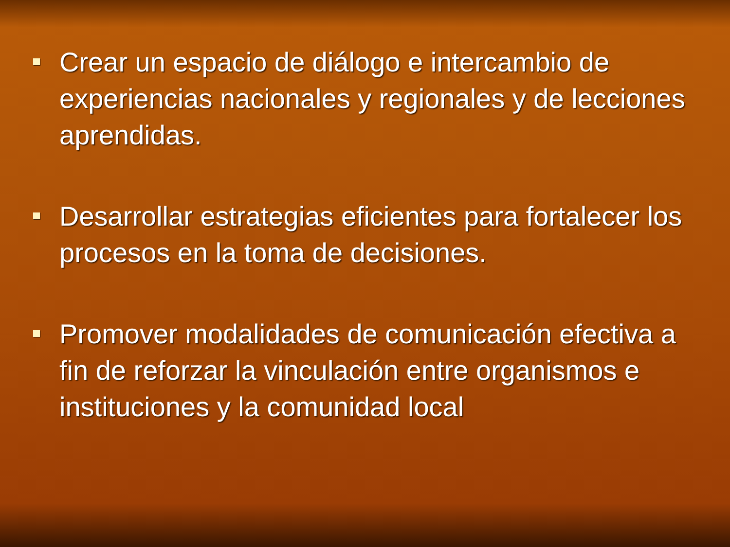Crear un espacio de diálogo e intercambio de experiencias nacionales y regionales y de lecciones aprendidas.
Desarrollar estrategias eficientes para fortalecer los procesos en la toma de decisiones.
Promover modalidades de comunicación efectiva a fin de reforzar la vinculación entre organismos e instituciones y la comunidad local